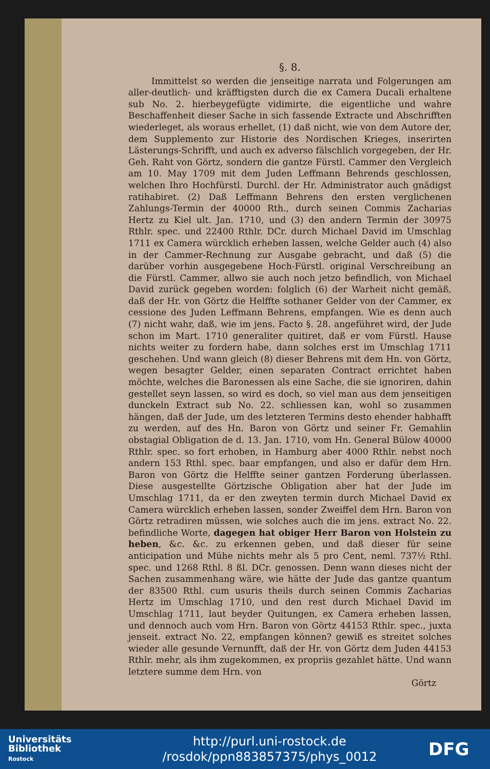§. 8.
Immittelst so werden die jenseitige narrata und Folgerungen am aller-deutlich- und kräfftigsten durch die ex Camera Ducali erhaltene sub No. 2. hierbeygefügte vidimirte, die eigentliche und wahre Beschaffenheit dieser Sache in sich fassende Extracte und Abschrifften wiederleget, als woraus erhellet, (1) daß nicht, wie von dem Autore der, dem Supplemento zur Historie des Nordischen Krieges, inserirten Lästerungs-Schrifft, und auch ex adverso fälschlich vorgegeben, der Hr. Geh. Raht von Görtz, sondern die gantze Fürstl. Cammer den Vergleich am 10. May 1709 mit dem Juden Leffmann Behrends geschlossen, welchen Ihro Hochfürstl. Durchl. der Hr. Administrator auch gnädigst ratihabiret. (2) Daß Leffmann Behrens den ersten verglichenen Zahlungs-Termin der 40000 Rth., durch seinen Commis Zacharias Hertz zu Kiel ult. Jan. 1710, und (3) den andern Termin der 30975 Rthlr. spec. und 22400 Rthlr. DCr. durch Michael David im Umschlag 1711 ex Camera würcklich erheben lassen, welche Gelder auch (4) also in der Cammer-Rechnung zur Ausgabe gebracht, und daß (5) die darüber vorhin ausgegebene Hoch-Fürstl. original Verschreibung an die Fürstl. Cammer, allwo sie auch noch jetzo befindlich, von Michael David zurück gegeben worden: folglich (6) der Warheit nicht gemäß, daß der Hr. von Görtz die Helffte sothaner Gelder von der Cammer, ex cessione des Juden Leffmann Behrens, empfangen. Wie es denn auch (7) nicht wahr, daß, wie im jens. Facto §. 28. angeführet wird, der Jude schon im Mart. 1710 generaliter quitiret, daß er vom Fürstl. Hause nichts weiter zu fordern habe, dann solches erst im Umschlag 1711 geschehen. Und wann gleich (8) dieser Behrens mit dem Hn. von Görtz, wegen besagter Gelder, einen separaten Contract errichtet haben möchte, welches die Baronessen als eine Sache, die sie ignoriren, dahin gestellet seyn lassen, so wird es doch, so viel man aus dem jenseitigen dunckeln Extract sub No. 22. schliessen kan, wohl so zusammen hängen, daß der Jude, um des letzteren Termins desto ehender habhafft zu werden, auf des Hn. Baron von Görtz und seiner Fr. Gemahlin obstagial Obligation de d. 13. Jan. 1710, vom Hn. General Bülow 40000 Rthlr. spec. so fort erhoben, in Hamburg aber 4000 Rthlr. nebst noch andern 153 Rthl. spec. baar empfangen, und also er dafür dem Hrn. Baron von Görtz die Helffte seiner gantzen Forderung überlassen. Diese ausgestellte Görtzische Obligation aber hat der Jude im Umschlag 1711, da er den zweyten termin durch Michael David ex Camera würcklich erheben lassen, sonder Zweiffel dem Hrn. Baron von Görtz retradiren müssen, wie solches auch die im jens. extract No. 22. befindliche Worte, dagegen hat obiger Herr Baron von Holstein zu heben, &c. &c. zu erkennen geben, und daß dieser für seine anticipation und Mühe nichts mehr als 5 pro Cent, neml. 737½ Rthl. spec. und 1268 Rthl. 8 ßl. DCr. genossen. Denn wann dieses nicht der Sachen zusammenhang wäre, wie hätte der Jude das gantze quantum der 83500 Rthl. cum usuris theils durch seinen Commis Zacharias Hertz im Umschlag 1710, und den rest durch Michael David im Umschlag 1711, laut beyder Quitungen, ex Camera erheben lassen, und dennoch auch vom Hrn. Baron von Görtz 44153 Rthlr. spec., juxta jenseit. extract No. 22, empfangen können? gewiß es streitet solches wieder alle gesunde Vernunfft, daß der Hr. von Görtz dem Juden 44153 Rthlr. mehr, als ihm zugekommen, ex propriis gezahlet hätte. Und wann letztere summe dem Hrn. von
Görtz
Universitäts
Bibliothek
Rostock
http://purl.uni-rostock.de
/rosdok/ppn883857375/phys_0012
DFG